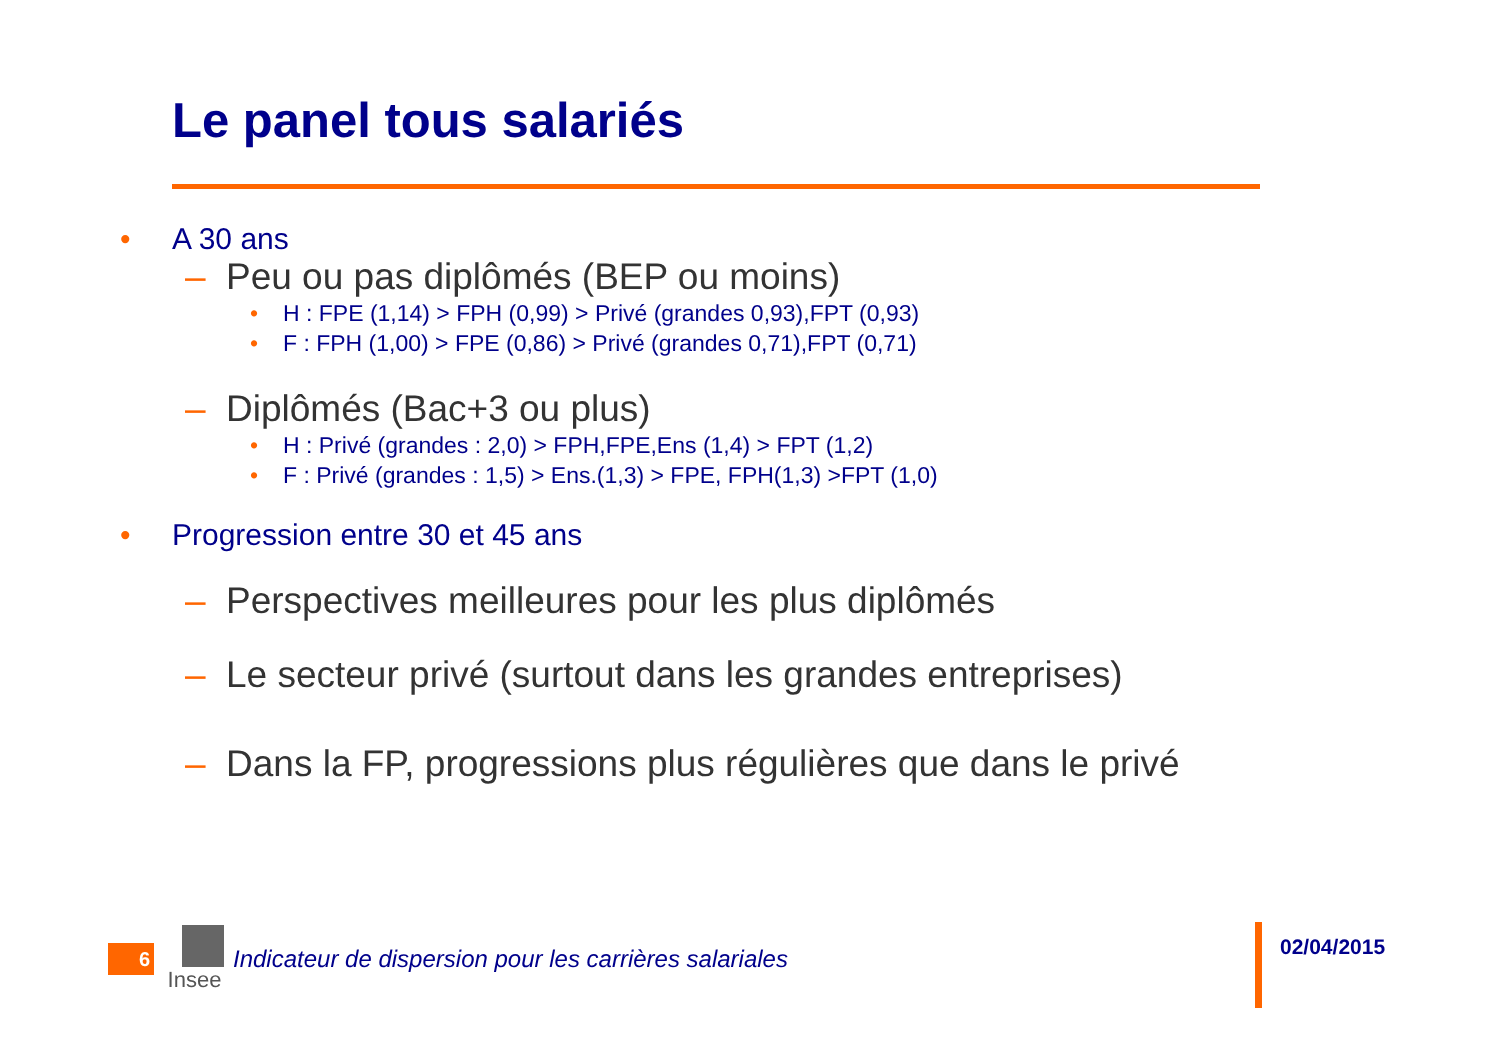Le panel tous salariés
• A 30 ans
– Peu ou pas diplômés (BEP ou moins)
• H : FPE (1,14) > FPH (0,99) > Privé (grandes 0,93),FPT (0,93)
• F : FPH (1,00) > FPE (0,86) > Privé (grandes 0,71),FPT (0,71)
– Diplômés (Bac+3 ou plus)
• H : Privé (grandes : 2,0) > FPH,FPE,Ens (1,4) > FPT (1,2)
• F : Privé (grandes : 1,5) > Ens.(1,3) > FPE, FPH(1,3) >FPT (1,0)
• Progression entre 30 et 45 ans
– Perspectives meilleures pour les plus diplômés
– Le secteur privé (surtout dans les grandes entreprises)
– Dans la FP, progressions plus régulières que dans le privé
6
Insee
Indicateur de dispersion pour les carrières salariales
02/04/2015